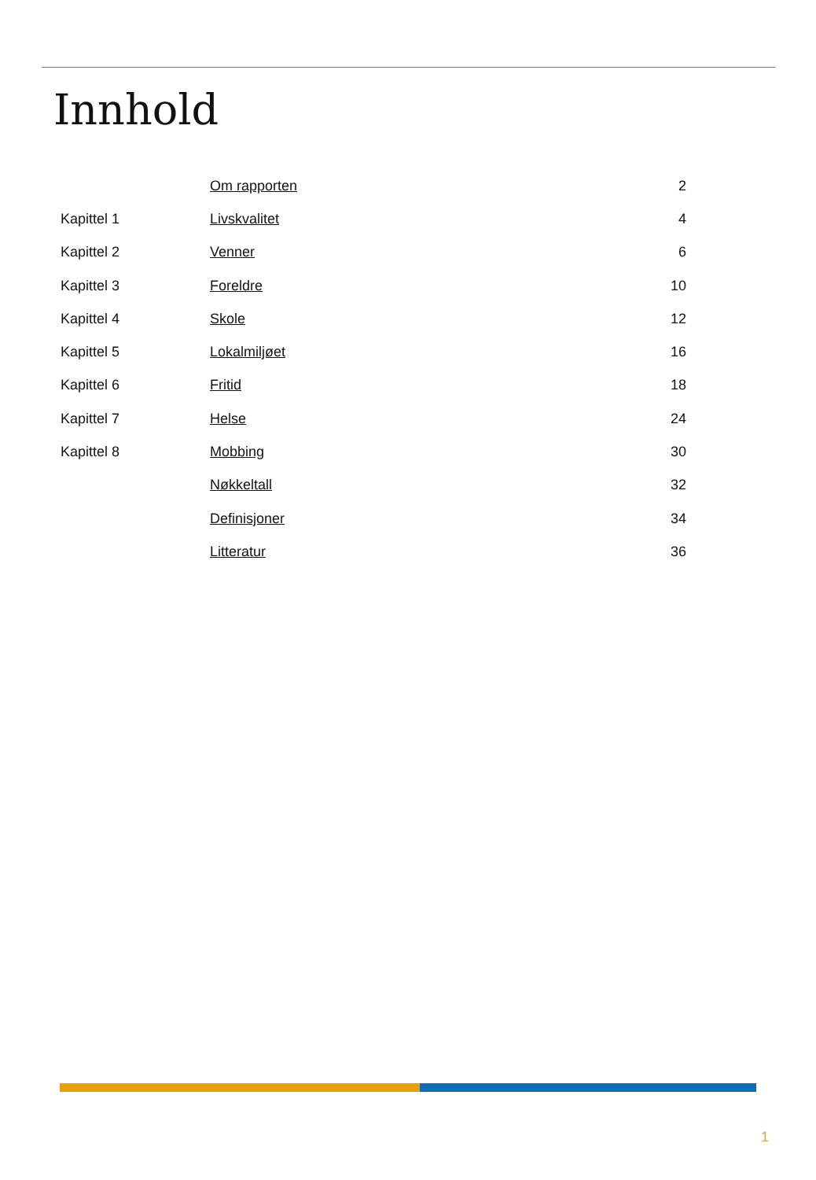Innhold
| | Om rapporten | 2 |
| Kapittel 1 | Livskvalitet | 4 |
| Kapittel 2 | Venner | 6 |
| Kapittel 3 | Foreldre | 10 |
| Kapittel 4 | Skole | 12 |
| Kapittel 5 | Lokalmiljøet | 16 |
| Kapittel 6 | Fritid | 18 |
| Kapittel 7 | Helse | 24 |
| Kapittel 8 | Mobbing | 30 |
| | Nøkkeltall | 32 |
| | Definisjoner | 34 |
| | Litteratur | 36 |
1